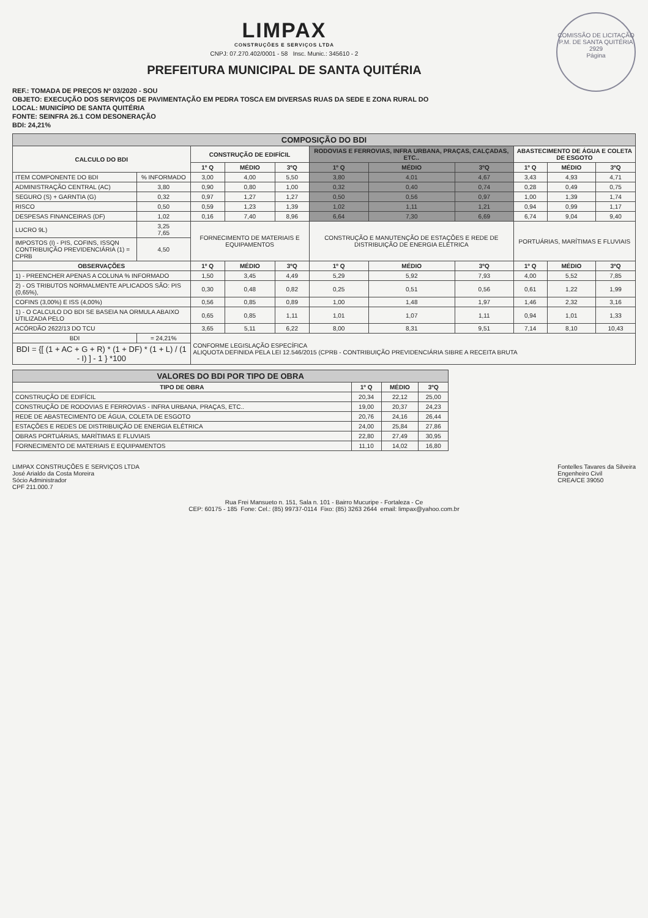COMISSÃO DE LICITAÇÃO P.M. DE SANTA QUITÉRIA
2929
Página
LIMPAX
CONSTRUÇÕES E SERVIÇOS LTDA
CNPJ: 07.270.402/0001 - 58 Insc. Munic.: 345610 - 2
PREFEITURA MUNICIPAL DE SANTA QUITÉRIA
REF.: TOMADA DE PREÇOS Nº 03/2020 - SOU
OBJETO: EXECUÇÃO DOS SERVIÇOS DE PAVIMENTAÇÃO EM PEDRA TOSCA EM DIVERSAS RUAS DA SEDE E ZONA RURAL DO
LOCAL: MUNICÍPIO DE SANTA QUITÉRIA
FONTE: SEINFRA 26.1 COM DESONERAÇÃO
BDI: 24,21%
| COMPOSIÇÃO DO BDI | | | | | | | | | | |
| --- | --- | --- | --- | --- | --- | --- | --- | --- | --- | --- |
| CALCULO DO BDI | | CONSTRUÇÃO DE EDIFÍCIL | | | RODOVIAS E FERROVIAS, INFRA URBANA, PRAÇAS, CALÇADAS, ETC.. | | | ABASTECIMENTO DE ÁGUA E COLETA DE ESGOTO | | |
| | | 1º Q | MÉDIO | 3ºQ | 1º Q | MÉDIO | 3ºQ | 1º Q | MÉDIO | 3ºQ |
| ITEM COMPONENTE DO BDI | % INFORMADO | 3,00 | 4,00 | 5,50 | 3,80 | 4,01 | 4,67 | 3,43 | 4,93 | 4,71 |
| ADMINISTRAÇÃO CENTRAL (AC) | 3,80 | 0,90 | 0,80 | 1,00 | 0,32 | 0,40 | 0,74 | 0,28 | 0,49 | 0,75 |
| SEGURO (S) + GARNTIA (G) | 0,32 | 0,97 | 1,27 | 1,27 | 0,50 | 0,56 | 0,97 | 1,00 | 1,39 | 1,74 |
| RISCO | 0,50 | 0,59 | 1,23 | 1,39 | 1,02 | 1,11 | 1,21 | 0,94 | 0,99 | 1,17 |
| DESPESAS FINANCEIRAS (DF) | 1,02 | 0,16 | 7,40 | 8,96 | 6,64 | 7,30 | 6,69 | 6,74 | 9,04 | 9,40 |
| LUCRO 9L) | 3,25 7,65 | FORNECIMENTO DE MATERIAIS E EQUIPAMENTOS | | | CONSTRUÇÃO E MANUTENÇÃO DE ESTAÇÕES E REDE DE DISTRIBUIÇÃO DE ENERGIA ELÉTRICA | | | PORTUÁRIAS, MARÍTIMAS E FLUVIAIS | | |
| IMPOSTOS (I) - PIS, COFINS, ISSQN CONTRIBUIÇÃO PREVIDENCIÁRIA (1) = CPRB | 4,50 | | | | | | | | | |
| OBSERVAÇÕES | | 1º Q | MÉDIO | 3ºQ | 1º Q | MÉDIO | 3ºQ | 1º Q | MÉDIO | 3ºQ |
| 1) - PREENCHER APENAS A COLUNA % INFORMADO | | 1,50 | 3,45 | 4,49 | 5,29 | 5,92 | 7,93 | 4,00 | 5,52 | 7,85 |
| 2) - OS TRIBUTOS NORMALMENTE APLICADOS SÃO: PIS (0,65%), | | 0,30 | 0,48 | 0,82 | 0,25 | 0,51 | 0,56 | 0,61 | 1,22 | 1,99 |
| COFINS (3,00%) E ISS (4,00%) | | 0,56 | 0,85 | 0,89 | 1,00 | 1,48 | 1,97 | 1,46 | 2,32 | 3,16 |
| 1) - O CALCULO DO BDI SE BASEIA NA ORMULA ABAIXO UTILIZADA PELO | | 0,65 | 0,85 | 1,11 | 1,01 | 1,07 | 1,11 | 0,94 | 1,01 | 1,33 |
| ACÓRDÃO 2622/13 DO TCU | | 3,65 | 5,11 | 6,22 | 8,00 | 8,31 | 9,51 | 7,14 | 8,10 | 10,43 |
| BDI | = 24,21% | CONFORME LEGISLAÇÃO ESPECÍFICA ALIQUOTA DEFINIDA PELA LEI 12.546/2015 (CPRB - CONTRIBUIÇÃO PREVIDENCIÁRIA SIBRE A RECEITA BRUTA | | | | | | | | |
| BDI = {[ (1 + AC + G + R) * (1 + DF) * (1 + L) / (1 - I) ] - 1 } *100 | | | | | | | | | | |
| VALORES DO BDI POR TIPO DE OBRA | | | |
| --- | --- | --- | --- |
| TIPO DE OBRA | 1º Q | MÉDIO | 3ºQ |
| CONSTRUÇÃO DE EDIFÍCIL | 20,34 | 22,12 | 25,00 |
| CONSTRUÇÃO DE RODOVIAS E FERROVIAS - INFRA URBANA, PRAÇAS, ETC.. | 19,00 | 20,37 | 24,23 |
| REDE DE ABASTECIMENTO DE ÁGUA, COLETA DE ESGOTO | 20,76 | 24,16 | 26,44 |
| ESTAÇÕES E REDES DE DISTRIBUIÇÃO DE ENERGIA ELÉTRICA | 24,00 | 25,84 | 27,86 |
| OBRAS PORTUÁRIAS, MARÍTIMAS E FLUVIAIS | 22,80 | 27,49 | 30,95 |
| FORNECIMENTO DE MATERIAIS E EQUIPAMENTOS | 11,10 | 14,02 | 16,80 |
LIMPAX CONSTRUÇÕES E SERVIÇOS LTDA
José Arialdo da Costa Moreira
Sócio Administrador
CPF 211.000.7
Fontelles Tavares da Silveira
Engenheiro Civil
CREA/CE 39050
Rua Frei Mansueto n. 151, Sala n. 101 - Bairro Mucuripe - Fortaleza - Ce
CEP: 60175 - 185 Fone: Cel.: (85) 99737-0114 Fixo: (85) 3263 2644 email: limpax@yahoo.com.br